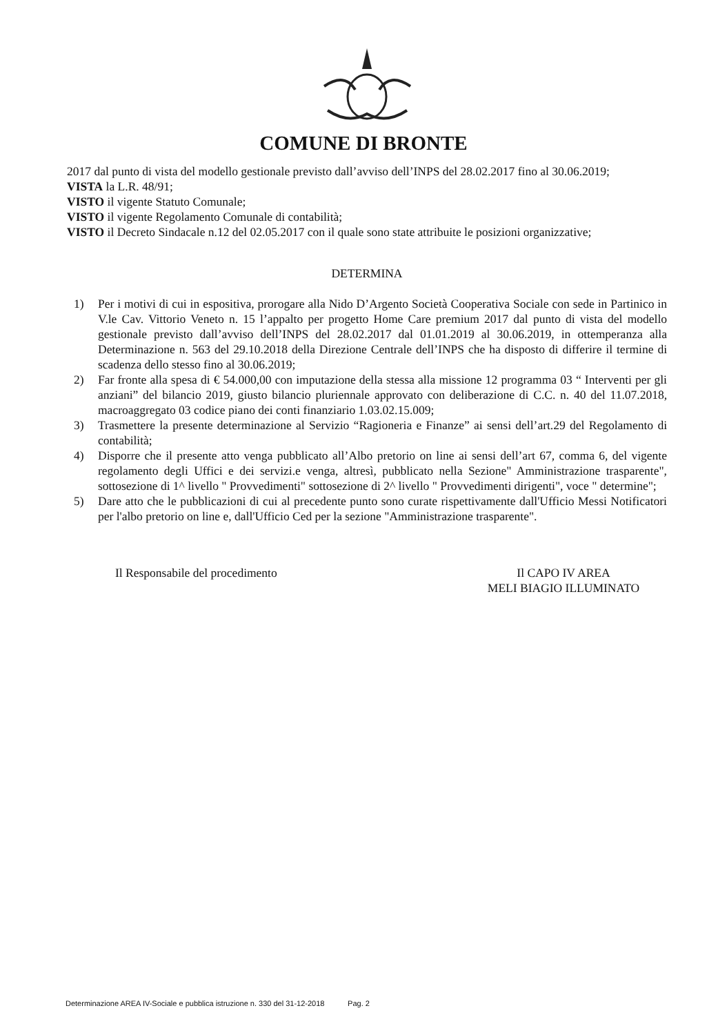COMUNE DI BRONTE
2017 dal punto di vista del modello gestionale previsto dall’avviso dell’INPS del 28.02.2017 fino al 30.06.2019;
VISTA la L.R. 48/91;
VISTO il vigente Statuto Comunale;
VISTO il vigente Regolamento Comunale di contabilità;
VISTO il Decreto Sindacale n.12 del 02.05.2017 con il quale sono state attribuite le posizioni organizzative;
DETERMINA
1) Per i motivi di cui in espositiva, prorogare alla Nido D’Argento Società Cooperativa Sociale con sede in Partinico in V.le Cav. Vittorio Veneto n. 15 l’appalto per progetto Home Care premium 2017 dal punto di vista del modello gestionale previsto dall’avviso dell’INPS del 28.02.2017 dal 01.01.2019 al 30.06.2019, in ottemperanza alla Determinazione n. 563 del 29.10.2018 della Direzione Centrale dell’INPS che ha disposto di differire il termine di scadenza dello stesso fino al 30.06.2019;
2) Far fronte alla spesa di € 54.000,00 con imputazione della stessa alla missione 12 programma 03 “ Interventi per gli anziani” del bilancio 2019, giusto bilancio pluriennale approvato con deliberazione di C.C. n. 40 del 11.07.2018, macroaggregato 03 codice piano dei conti finanziario 1.03.02.15.009;
3) Trasmettere la presente determinazione al Servizio “Ragioneria e Finanze” ai sensi dell’art.29 del Regolamento di contabilità;
4) Disporre che il presente atto venga pubblicato all’Albo pretorio on line ai sensi dell’art 67, comma 6, del vigente regolamento degli Uffici e dei servizi.e venga, altresì, pubblicato nella Sezione" Amministrazione trasparente", sottosezione di 1^ livello " Provvedimenti" sottosezione di 2^ livello " Provvedimenti dirigenti", voce " determine";
5) Dare atto che le pubblicazioni di cui al precedente punto sono curate rispettivamente dall'Ufficio Messi Notificatori per l'albo pretorio on line e, dall'Ufficio Ced per la sezione "Amministrazione trasparente".
Il Responsabile del procedimento
Il CAPO IV AREA
MELI BIAGIO ILLUMINATO
Determinazione AREA IV-Sociale e pubblica istruzione n. 330 del 31-12-2018 Pag. 2